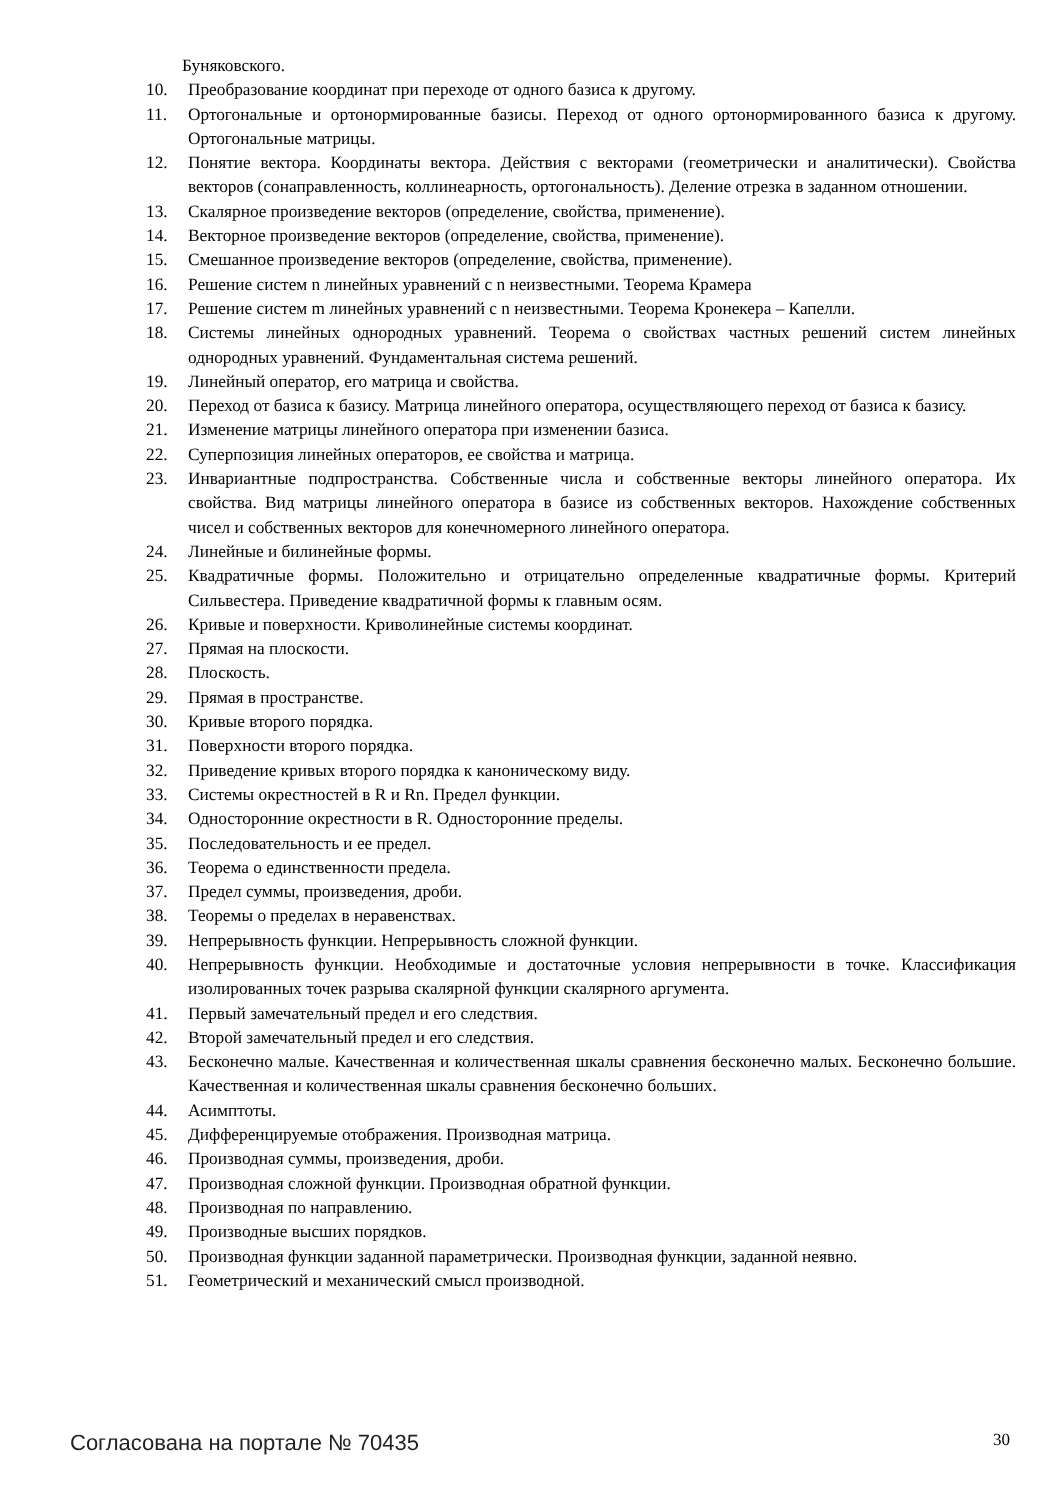Буняковского.
10. Преобразование координат при переходе от одного базиса к другому.
11. Ортогональные и ортонормированные базисы. Переход от одного ортонормированного базиса к другому. Ортогональные матрицы.
12. Понятие вектора. Координаты вектора. Действия с векторами (геометрически и аналитически). Свойства векторов (сонаправленность, коллинеарность, ортогональность). Деление отрезка в заданном отношении.
13. Скалярное произведение векторов (определение, свойства, применение).
14. Векторное произведение векторов (определение, свойства, применение).
15. Смешанное произведение векторов (определение, свойства, применение).
16. Решение систем n линейных уравнений с n неизвестными. Теорема Крамера
17. Решение систем m линейных уравнений с n неизвестными. Теорема Кронекера – Капелли.
18. Системы линейных однородных уравнений. Теорема о свойствах частных решений систем линейных однородных уравнений. Фундаментальная система решений.
19. Линейный оператор, его матрица и свойства.
20. Переход от базиса к базису. Матрица линейного оператора, осуществляющего переход от базиса к базису.
21. Изменение матрицы линейного оператора при изменении базиса.
22. Суперпозиция линейных операторов, ее свойства и матрица.
23. Инвариантные подпространства. Собственные числа и собственные векторы линейного оператора. Их свойства. Вид матрицы линейного оператора в базисе из собственных векторов. Нахождение собственных чисел и собственных векторов для конечномерного линейного оператора.
24. Линейные и билинейные формы.
25. Квадратичные формы. Положительно и отрицательно определенные квадратичные формы. Критерий Сильвестера. Приведение квадратичной формы к главным осям.
26. Кривые и поверхности. Криволинейные системы координат.
27. Прямая на плоскости.
28. Плоскость.
29. Прямая в пространстве.
30. Кривые второго порядка.
31. Поверхности второго порядка.
32. Приведение кривых второго порядка к каноническому виду.
33. Системы окрестностей в R и Rn. Предел функции.
34. Односторонние окрестности в R. Односторонние пределы.
35. Последовательность и ее предел.
36. Теорема о единственности предела.
37. Предел суммы, произведения, дроби.
38. Теоремы о пределах в неравенствах.
39. Непрерывность функции. Непрерывность сложной функции.
40. Непрерывность функции. Необходимые и достаточные условия непрерывности в точке. Классификация изолированных точек разрыва скалярной функции скалярного аргумента.
41. Первый замечательный предел и его следствия.
42. Второй замечательный предел и его следствия.
43. Бесконечно малые. Качественная и количественная шкалы сравнения бесконечно малых. Бесконечно большие. Качественная и количественная шкалы сравнения бесконечно больших.
44. Асимптоты.
45. Дифференцируемые отображения. Производная матрица.
46. Производная суммы, произведения, дроби.
47. Производная сложной функции. Производная обратной функции.
48. Производная по направлению.
49. Производные высших порядков.
50. Производная функции заданной параметрически. Производная функции, заданной неявно.
51. Геометрический и механический смысл производной.
Согласована на портале № 70435 30